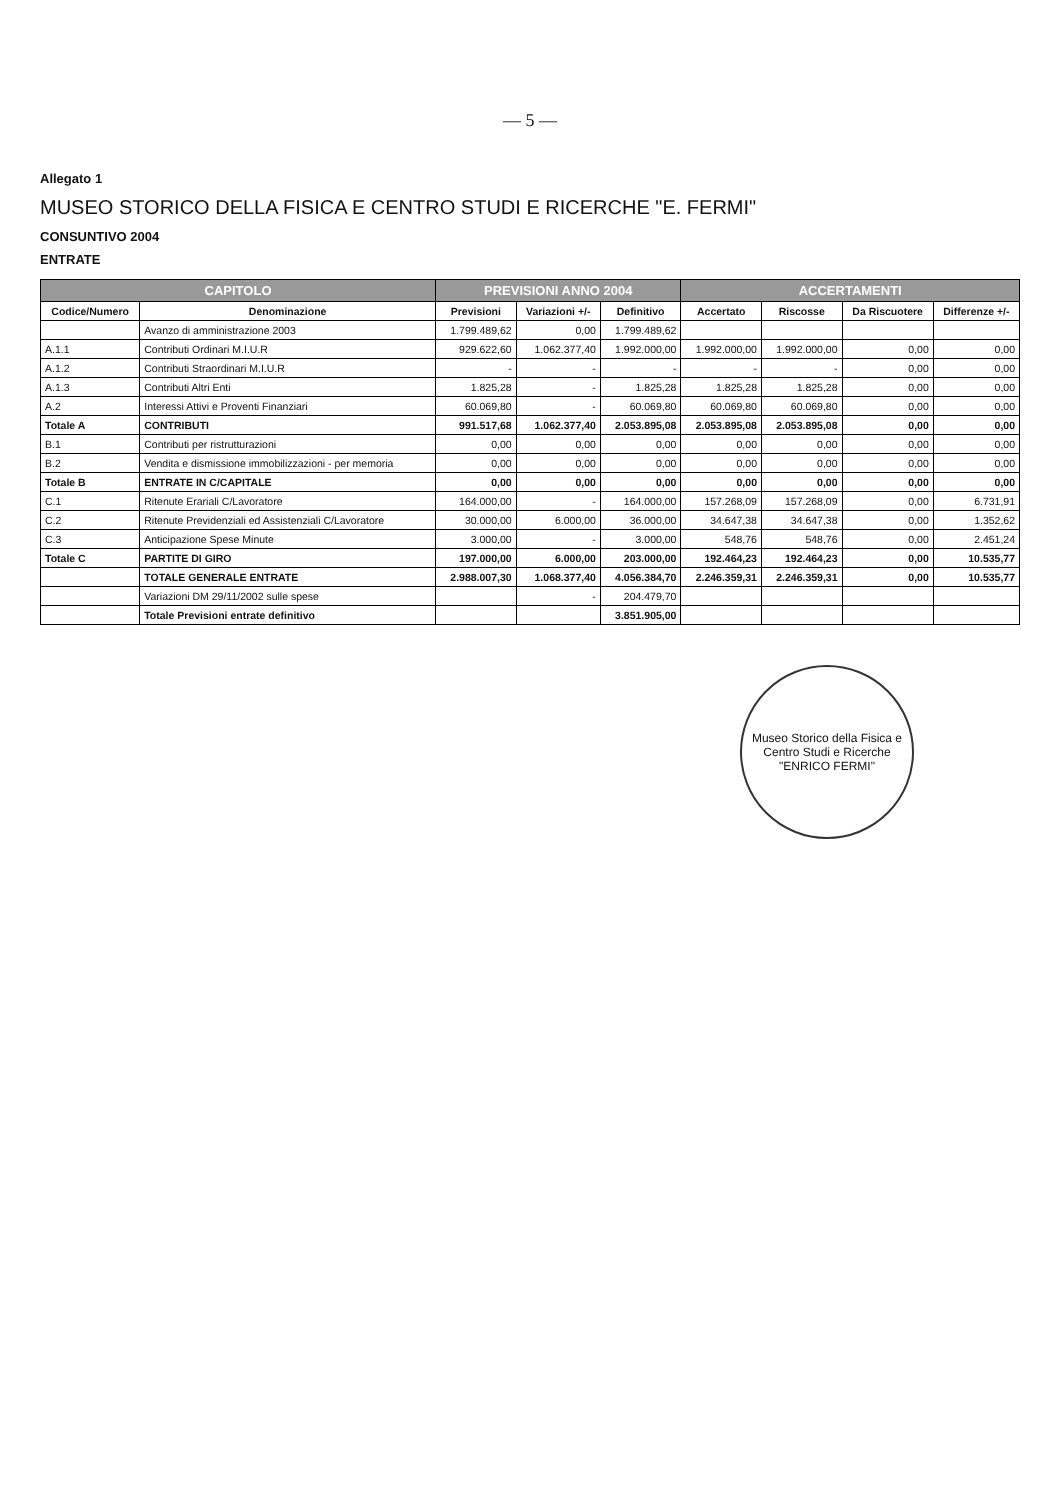— 5 —
Allegato 1
MUSEO STORICO DELLA FISICA E CENTRO STUDI E RICERCHE "E. FERMI"
CONSUNTIVO 2004
ENTRATE
| CAPITOLO | | PREVISIONI ANNO 2004 | | | ACCERTAMENTI | | | |
| --- | --- | --- | --- | --- | --- | --- | --- | --- |
| Codice/Numero | Denominazione | Previsioni | Variazioni +/- | Definitivo | Accertato | Riscosse | Da Riscuotere | Differenze +/- |
| | Avanzo di amministrazione 2003 | 1.799.489,62 | 0,00 | 1.799.489,62 | | | | |
| A.1.1 | Contributi Ordinari M.I.U.R | 929.622,60 | 1.062.377,40 | 1.992.000,00 | 1.992.000,00 | 1.992.000,00 | 0,00 | 0,00 |
| A.1.2 | Contributi Straordinari M.I.U.R | - | - | - | - | - | 0,00 | 0,00 |
| A.1.3 | Contributi Altri Enti | 1.825,28 | - | 1.825,28 | 1.825,28 | 1.825,28 | 0,00 | 0,00 |
| A.2 | Interessi Attivi e Proventi Finanziari | 60.069,80 | - | 60.069,80 | 60.069,80 | 60.069,80 | 0,00 | 0,00 |
| Totale A | CONTRIBUTI | 991.517,68 | 1.062.377,40 | 2.053.895,08 | 2.053.895,08 | 2.053.895,08 | 0,00 | 0,00 |
| B.1 | Contributi per ristrutturazioni | 0,00 | 0,00 | 0,00 | 0,00 | 0,00 | 0,00 | 0,00 |
| B.2 | Vendita e dismissione immobilizzazioni - per memoria | 0,00 | 0,00 | 0,00 | 0,00 | 0,00 | 0,00 | 0,00 |
| Totale B | ENTRATE IN C/CAPITALE | 0,00 | 0,00 | 0,00 | 0,00 | 0,00 | 0,00 | 0,00 |
| C.1 | Ritenute Erariali C/Lavoratore | 164.000,00 | - | 164.000,00 | 157.268,09 | 157.268,09 | 0,00 | 6.731,91 |
| C.2 | Ritenute Previdenziali ed Assistenziali C/Lavoratore | 30.000,00 | 6.000,00 | 36.000,00 | 34.647,38 | 34.647,38 | 0,00 | 1.352,62 |
| C.3 | Anticipazione Spese Minute | 3.000,00 | - | 3.000,00 | 548,76 | 548,76 | 0,00 | 2.451,24 |
| Totale C | PARTITE DI GIRO | 197.000,00 | 6.000,00 | 203.000,00 | 192.464,23 | 192.464,23 | 0,00 | 10.535,77 |
| | TOTALE GENERALE ENTRATE | 2.988.007,30 | 1.068.377,40 | 4.056.384,70 | 2.246.359,31 | 2.246.359,31 | 0,00 | 10.535,77 |
| | Variazioni DM 29/11/2002 sulle spese | | - | 204.479,70 | | | | |
| | Totale Previsioni entrate definitivo | | | 3.851.905,00 | | | | |
Museo Storico della Fisica e Centro Studi e Ricerche
"ENRICO FERMI"